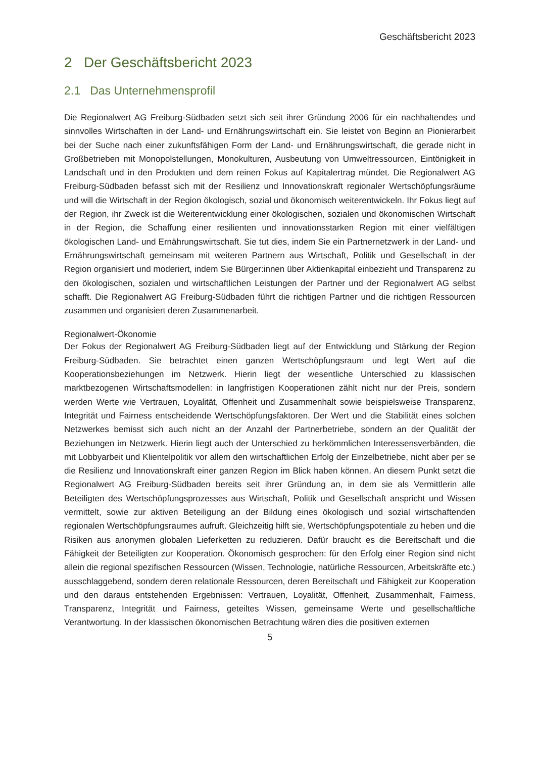Geschäftsbericht 2023
2 Der Geschäftsbericht 2023
2.1 Das Unternehmensprofil
Die Regionalwert AG Freiburg-Südbaden setzt sich seit ihrer Gründung 2006 für ein nachhaltendes und sinnvolles Wirtschaften in der Land- und Ernährungswirtschaft ein. Sie leistet von Beginn an Pionierarbeit bei der Suche nach einer zukunftsfähigen Form der Land- und Ernährungswirtschaft, die gerade nicht in Großbetrieben mit Monopolstellungen, Monokulturen, Ausbeutung von Umweltressourcen, Eintönigkeit in Landschaft und in den Produkten und dem reinen Fokus auf Kapitalertrag mündet. Die Regionalwert AG Freiburg-Südbaden befasst sich mit der Resilienz und Innovationskraft regionaler Wertschöpfungsräume und will die Wirtschaft in der Region ökologisch, sozial und ökonomisch weiterentwickeln. Ihr Fokus liegt auf der Region, ihr Zweck ist die Weiterentwicklung einer ökologischen, sozialen und ökonomischen Wirtschaft in der Region, die Schaffung einer resilienten und innovationsstarken Region mit einer vielfältigen ökologischen Land- und Ernährungswirtschaft. Sie tut dies, indem Sie ein Partnernetzwerk in der Land- und Ernährungswirtschaft gemeinsam mit weiteren Partnern aus Wirtschaft, Politik und Gesellschaft in der Region organisiert und moderiert, indem Sie Bürger:innen über Aktienkapital einbezieht und Transparenz zu den ökologischen, sozialen und wirtschaftlichen Leistungen der Partner und der Regionalwert AG selbst schafft. Die Regionalwert AG Freiburg-Südbaden führt die richtigen Partner und die richtigen Ressourcen zusammen und organisiert deren Zusammenarbeit.
Regionalwert-Ökonomie
Der Fokus der Regionalwert AG Freiburg-Südbaden liegt auf der Entwicklung und Stärkung der Region Freiburg-Südbaden. Sie betrachtet einen ganzen Wertschöpfungsraum und legt Wert auf die Kooperationsbeziehungen im Netzwerk. Hierin liegt der wesentliche Unterschied zu klassischen marktbezogenen Wirtschaftsmodellen: in langfristigen Kooperationen zählt nicht nur der Preis, sondern werden Werte wie Vertrauen, Loyalität, Offenheit und Zusammenhalt sowie beispielsweise Transparenz, Integrität und Fairness entscheidende Wertschöpfungsfaktoren. Der Wert und die Stabilität eines solchen Netzwerkes bemisst sich auch nicht an der Anzahl der Partnerbetriebe, sondern an der Qualität der Beziehungen im Netzwerk. Hierin liegt auch der Unterschied zu herkömmlichen Interessensverbänden, die mit Lobbyarbeit und Klientelpolitik vor allem den wirtschaftlichen Erfolg der Einzelbetriebe, nicht aber per se die Resilienz und Innovationskraft einer ganzen Region im Blick haben können. An diesem Punkt setzt die Regionalwert AG Freiburg-Südbaden bereits seit ihrer Gründung an, in dem sie als Vermittlerin alle Beteiligten des Wertschöpfungsprozesses aus Wirtschaft, Politik und Gesellschaft anspricht und Wissen vermittelt, sowie zur aktiven Beteiligung an der Bildung eines ökologisch und sozial wirtschaftenden regionalen Wertschöpfungsraumes aufruft. Gleichzeitig hilft sie, Wertschöpfungspotentiale zu heben und die Risiken aus anonymen globalen Lieferketten zu reduzieren. Dafür braucht es die Bereitschaft und die Fähigkeit der Beteiligten zur Kooperation. Ökonomisch gesprochen: für den Erfolg einer Region sind nicht allein die regional spezifischen Ressourcen (Wissen, Technologie, natürliche Ressourcen, Arbeitskräfte etc.) ausschlaggebend, sondern deren relationale Ressourcen, deren Bereitschaft und Fähigkeit zur Kooperation und den daraus entstehenden Ergebnissen: Vertrauen, Loyalität, Offenheit, Zusammenhalt, Fairness, Transparenz, Integrität und Fairness, geteiltes Wissen, gemeinsame Werte und gesellschaftliche Verantwortung. In der klassischen ökonomischen Betrachtung wären dies die positiven externen
5